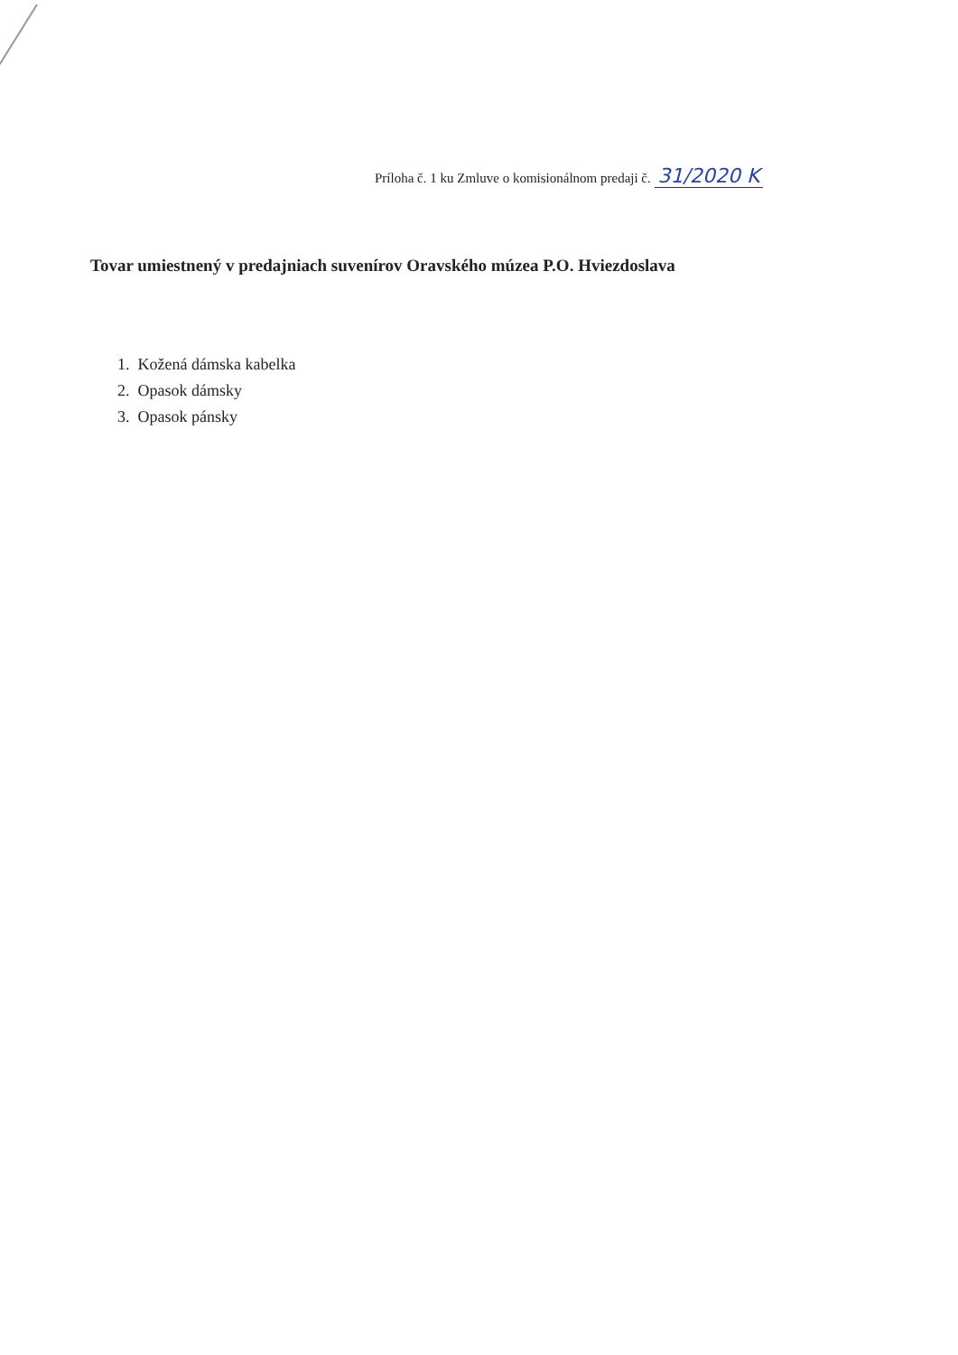Príloha č. 1 ku Zmluve o komisionálnom predaji č. 31/2020 K
Tovar umiestnený v predajniach suvenírov Oravského múzea P.O. Hviezdoslava
1. Kožená dámska kabelka
2. Opasok dámsky
3. Opasok pánsky